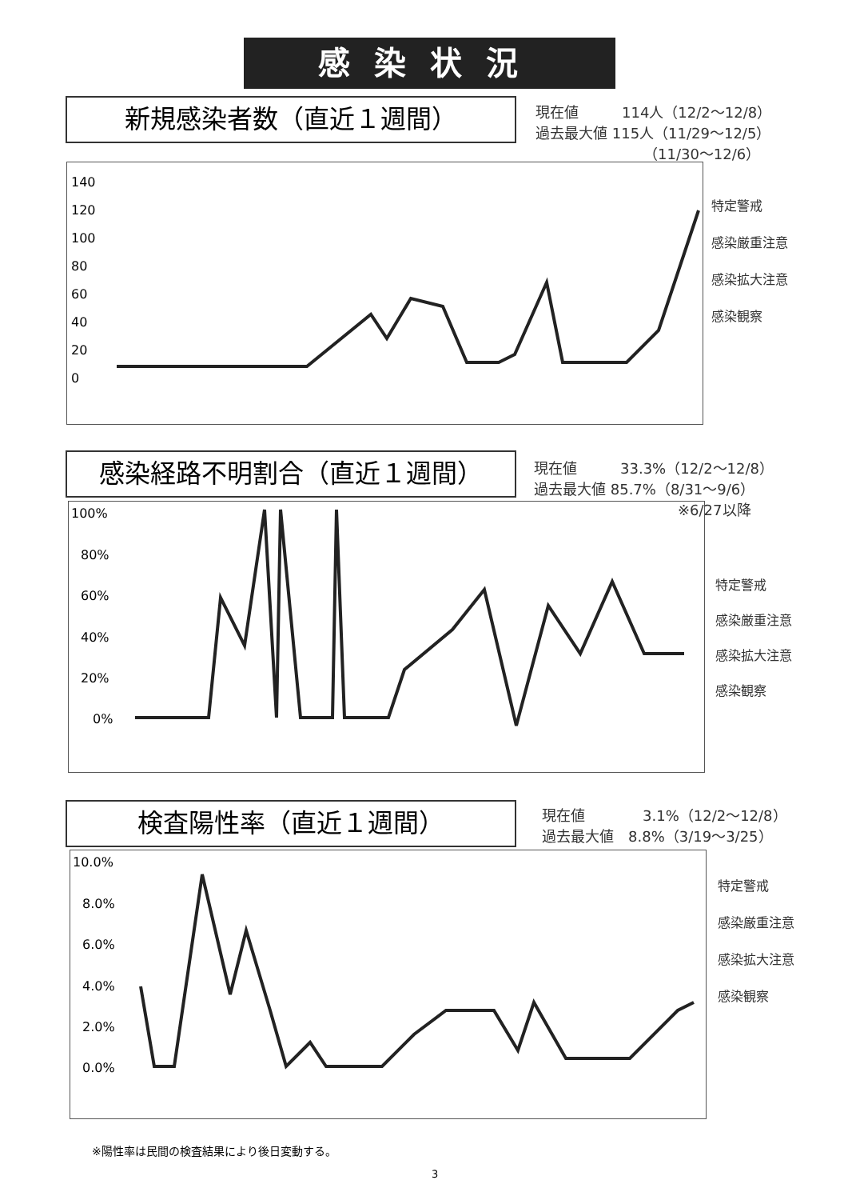感染状況
新規感染者数（直近１週間）
現在値　　　114人（12/2～12/8）
過去最大値 115人（11/29～12/5）
　　　　　　　　（11/30～12/6）
140
120
100
80
60
40
20
0
特定警戒
感染厳重注意
感染拡大注意
感染観察
感染経路不明割合（直近１週間）
現在値　　　33.3%（12/2～12/8）
過去最大値 85.7%（8/31～9/6）
　　　　　　　　　　※6/27以降
100%
80%
60%
40%
20%
0%
特定警戒
感染厳重注意
感染拡大注意
感染観察
検査陽性率（直近１週間）
現在値　　　　3.1%（12/2～12/8）
過去最大値　8.8%（3/19～3/25）
10.0%
8.0%
6.0%
4.0%
2.0%
0.0%
特定警戒
感染厳重注意
感染拡大注意
感染観察
※陽性率は民間の検査結果により後日変動する。
3